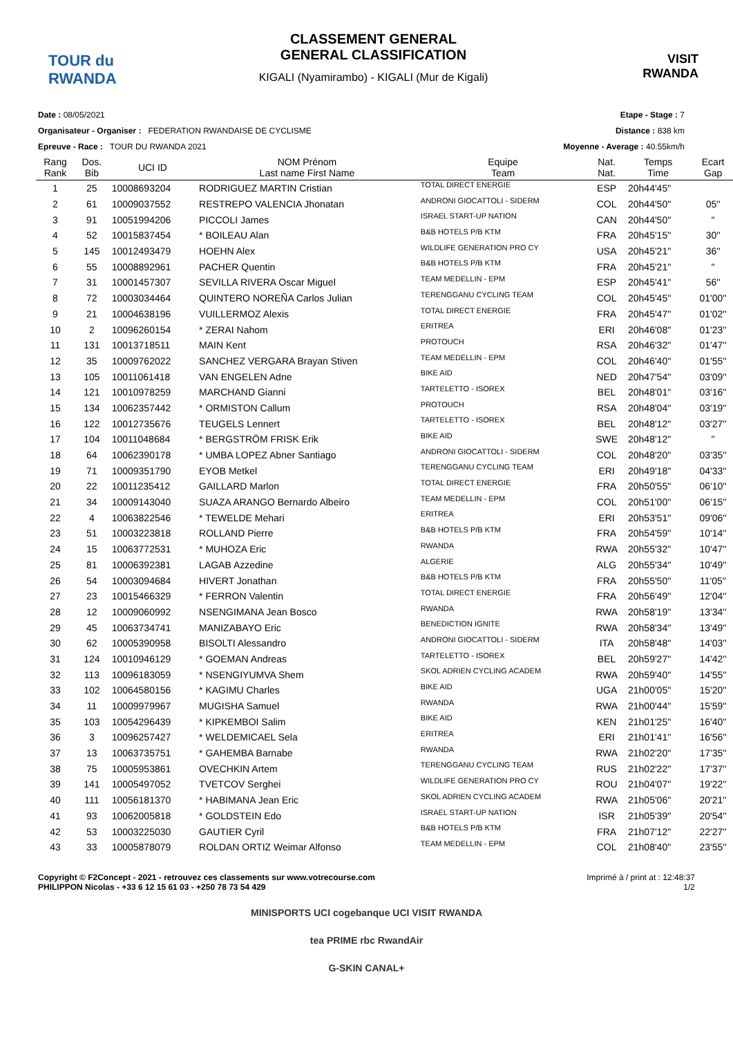TOUR du RWANDA
CLASSEMENT GENERAL
GENERAL CLASSIFICATION
KIGALI (Nyamirambo) - KIGALI (Mur de Kigali)
VISIT
RWANDA
Date : 08/05/2021
Organisateur - Organiser : FEDERATION RWANDAISE DE CYCLISME
Epreuve - Race : TOUR DU RWANDA 2021
Etape - Stage : 7
Distance : 838 km
Moyenne - Average : 40.55km/h
| Rang Rank | Dos. Bib | UCI ID | NOM Prénom Last name First Name | Equipe Team | Nat. Nat. | Temps Time | Ecart Gap |
| --- | --- | --- | --- | --- | --- | --- | --- |
| 1 | 25 | 10008693204 | RODRIGUEZ MARTIN Cristian | TOTAL DIRECT ENERGIE | ESP | 20h44'45'' | |
| 2 | 61 | 10009037552 | RESTREPO VALENCIA Jhonatan | ANDRONI GIOCATTOLI - SIDERM | COL | 20h44'50'' | 05'' |
| 3 | 91 | 10051994206 | PICCOLI James | ISRAEL START-UP NATION | CAN | 20h44'50'' | '' |
| 4 | 52 | 10015837454 | * BOILEAU Alan | B&B HOTELS P/B KTM | FRA | 20h45'15'' | 30'' |
| 5 | 145 | 10012493479 | HOEHN Alex | WILDLIFE GENERATION PRO CY | USA | 20h45'21'' | 36'' |
| 6 | 55 | 10008892961 | PACHER Quentin | B&B HOTELS P/B KTM | FRA | 20h45'21'' | '' |
| 7 | 31 | 10001457307 | SEVILLA RIVERA Oscar Miguel | TEAM MEDELLIN - EPM | ESP | 20h45'41'' | 56'' |
| 8 | 72 | 10003034464 | QUINTERO NOREÑA Carlos Julian | TERENGGANU CYCLING TEAM | COL | 20h45'45'' | 01'00'' |
| 9 | 21 | 10004638196 | VUILLERMOZ Alexis | TOTAL DIRECT ENERGIE | FRA | 20h45'47'' | 01'02'' |
| 10 | 2 | 10096260154 | * ZERAI Nahom | ERITREA | ERI | 20h46'08'' | 01'23'' |
| 11 | 131 | 10013718511 | MAIN Kent | PROTOUCH | RSA | 20h46'32'' | 01'47'' |
| 12 | 35 | 10009762022 | SANCHEZ VERGARA Brayan Stiven | TEAM MEDELLIN - EPM | COL | 20h46'40'' | 01'55'' |
| 13 | 105 | 10011061418 | VAN ENGELEN Adne | BIKE AID | NED | 20h47'54'' | 03'09'' |
| 14 | 121 | 10010978259 | MARCHAND Gianni | TARTELETTO - ISOREX | BEL | 20h48'01'' | 03'16'' |
| 15 | 134 | 10062357442 | * ORMISTON Callum | PROTOUCH | RSA | 20h48'04'' | 03'19'' |
| 16 | 122 | 10012735676 | TEUGELS Lennert | TARTELETTO - ISOREX | BEL | 20h48'12'' | 03'27'' |
| 17 | 104 | 10011048684 | * BERGSTRÖM FRISK Erik | BIKE AID | SWE | 20h48'12'' | '' |
| 18 | 64 | 10062390178 | * UMBA LOPEZ Abner Santiago | ANDRONI GIOCATTOLI - SIDERM | COL | 20h48'20'' | 03'35'' |
| 19 | 71 | 10009351790 | EYOB Metkel | TERENGGANU CYCLING TEAM | ERI | 20h49'18'' | 04'33'' |
| 20 | 22 | 10011235412 | GAILLARD Marlon | TOTAL DIRECT ENERGIE | FRA | 20h50'55'' | 06'10'' |
| 21 | 34 | 10009143040 | SUAZA ARANGO Bernardo Albeiro | TEAM MEDELLIN - EPM | COL | 20h51'00'' | 06'15'' |
| 22 | 4 | 10063822546 | * TEWELDE Mehari | ERITREA | ERI | 20h53'51'' | 09'06'' |
| 23 | 51 | 10003223818 | ROLLAND Pierre | B&B HOTELS P/B KTM | FRA | 20h54'59'' | 10'14'' |
| 24 | 15 | 10063772531 | * MUHOZA Eric | RWANDA | RWA | 20h55'32'' | 10'47'' |
| 25 | 81 | 10006392381 | LAGAB Azzedine | ALGERIE | ALG | 20h55'34'' | 10'49'' |
| 26 | 54 | 10003094684 | HIVERT Jonathan | B&B HOTELS P/B KTM | FRA | 20h55'50'' | 11'05'' |
| 27 | 23 | 10015466329 | * FERRON Valentin | TOTAL DIRECT ENERGIE | FRA | 20h56'49'' | 12'04'' |
| 28 | 12 | 10009060992 | NSENGIMANA Jean Bosco | RWANDA | RWA | 20h58'19'' | 13'34'' |
| 29 | 45 | 10063734741 | MANIZABAYO Eric | BENEDICTION IGNITE | RWA | 20h58'34'' | 13'49'' |
| 30 | 62 | 10005390958 | BISOLTI Alessandro | ANDRONI GIOCATTOLI - SIDERM | ITA | 20h58'48'' | 14'03'' |
| 31 | 124 | 10010946129 | * GOEMAN Andreas | TARTELETTO - ISOREX | BEL | 20h59'27'' | 14'42'' |
| 32 | 113 | 10096183059 | * NSENGIYUMVA Shem | SKOL ADRIEN CYCLING ACADEM | RWA | 20h59'40'' | 14'55'' |
| 33 | 102 | 10064580156 | * KAGIMU Charles | BIKE AID | UGA | 21h00'05'' | 15'20'' |
| 34 | 11 | 10009979967 | MUGISHA Samuel | RWANDA | RWA | 21h00'44'' | 15'59'' |
| 35 | 103 | 10054296439 | * KIPKEMBOI Salim | BIKE AID | KEN | 21h01'25'' | 16'40'' |
| 36 | 3 | 10096257427 | * WELDEMICAEL Sela | ERITREA | ERI | 21h01'41'' | 16'56'' |
| 37 | 13 | 10063735751 | * GAHEMBA Barnabe | RWANDA | RWA | 21h02'20'' | 17'35'' |
| 38 | 75 | 10005953861 | OVECHKIN Artem | TERENGGANU CYCLING TEAM | RUS | 21h02'22'' | 17'37'' |
| 39 | 141 | 10005497052 | TVETCOV Serghei | WILDLIFE GENERATION PRO CY | ROU | 21h04'07'' | 19'22'' |
| 40 | 111 | 10056181370 | * HABIMANA Jean Eric | SKOL ADRIEN CYCLING ACADEM | RWA | 21h05'06'' | 20'21'' |
| 41 | 93 | 10062005818 | * GOLDSTEIN Edo | ISRAEL START-UP NATION | ISR | 21h05'39'' | 20'54'' |
| 42 | 53 | 10003225030 | GAUTIER Cyril | B&B HOTELS P/B KTM | FRA | 21h07'12'' | 22'27'' |
| 43 | 33 | 10005878079 | ROLDAN ORTIZ Weimar Alfonso | TEAM MEDELLIN - EPM | COL | 21h08'40'' | 23'55'' |
Copyright © F2Concept - 2021 - retrouvez ces classements sur www.votrecourse.com
PHILIPPON Nicolas - +33 6 12 15 61 03 - +250 78 73 54 429
Imprimé à / print at : 12:48:37
1/2
MINISPORTS UCI cogebanque UCI VISIT RWANDA
tea PRIME rbc RwandAir
G-SKIN CANAL+